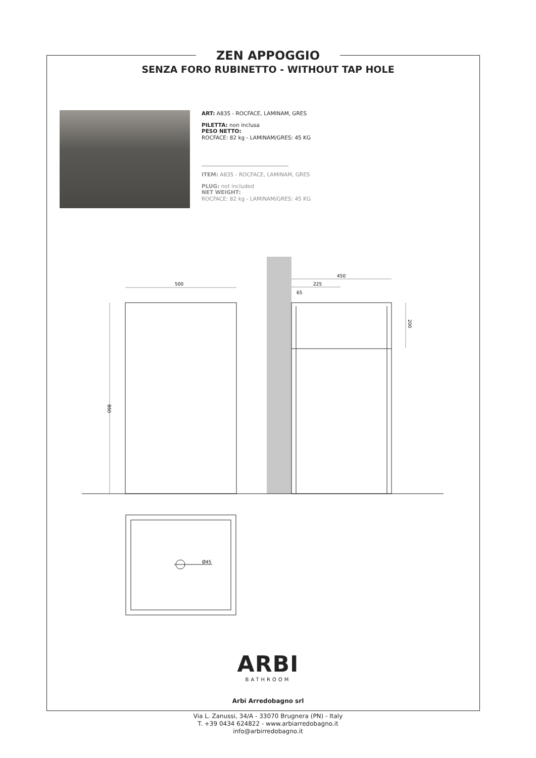500
450
225
65
Ø45
860
200
ZEN APPOGGIO
SENZA FORO RUBINETTO - WITHOUT TAP HOLE
ART: A835 - ROCFACE, LAMINAM, GRES
PILETTA: non inclusa
PESO NETTO:
ROCFACE: 82 kg - LAMINAM/GRES: 45 KG
ITEM: A835 - ROCFACE, LAMINAM, GRES
PLUG: not included
NET WEIGHT:
ROCFACE: 82 kg - LAMINAM/GRES: 45 KG
ARBI
BATHROOM
Arbi Arredobagno srl
Via L. Zanussi, 34/A - 33070 Brugnera (PN) - Italy
T. +39 0434 624822 - www.arbiarredobagno.it
info@arbirredobagno.it